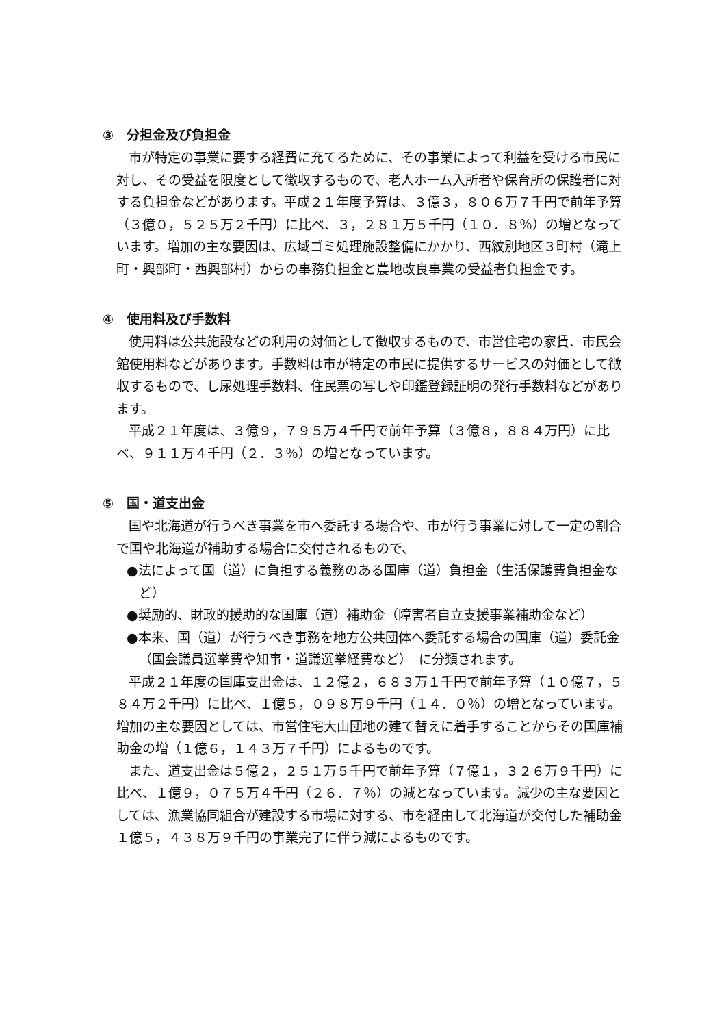③　分担金及び負担金
市が特定の事業に要する経費に充てるために、その事業によって利益を受ける市民に対し、その受益を限度として徴収するもので、老人ホーム入所者や保育所の保護者に対する負担金などがあります。平成２１年度予算は、３億３，８０６万７千円で前年予算（３億０，５２５万２千円）に比べ、３，２８１万５千円（１０．８％）の増となっています。増加の主な要因は、広域ゴミ処理施設整備にかかり、西紋別地区３町村（滝上町・興部町・西興部村）からの事務負担金と農地改良事業の受益者負担金です。
④　使用料及び手数料
使用料は公共施設などの利用の対価として徴収するもので、市営住宅の家賃、市民会館使用料などがあります。手数料は市が特定の市民に提供するサービスの対価として徴収するもので、し尿処理手数料、住民票の写しや印鑑登録証明の発行手数料などがあります。
平成２１年度は、３億９，７９５万４千円で前年予算（３億８，８８４万円）に比べ、９１１万４千円（２．３％）の増となっています。
⑤　国・道支出金
国や北海道が行うべき事業を市へ委託する場合や、市が行う事業に対して一定の割合で国や北海道が補助する場合に交付されるもので、
●法によって国（道）に負担する義務のある国庫（道）負担金（生活保護費負担金など）
●奨励的、財政的援助的な国庫（道）補助金（障害者自立支援事業補助金など）
●本来、国（道）が行うべき事務を地方公共団体へ委託する場合の国庫（道）委託金（国会議員選挙費や知事・道議選挙経費など）　に分類されます。
平成２１年度の国庫支出金は、１２億２，６８３万１千円で前年予算（１０億７，５８４万２千円）に比べ、１億５，０９８万９千円（１４．０％）の増となっています。増加の主な要因としては、市営住宅大山団地の建て替えに着手することからその国庫補助金の増（１億６，１４３万７千円）によるものです。
また、道支出金は５億２，２５１万５千円で前年予算（７億１，３２６万９千円）に比べ、１億９，０７５万４千円（２６．７％）の減となっています。減少の主な要因としては、漁業協同組合が建設する市場に対する、市を経由して北海道が交付した補助金１億５，４３８万９千円の事業完了に伴う減によるものです。